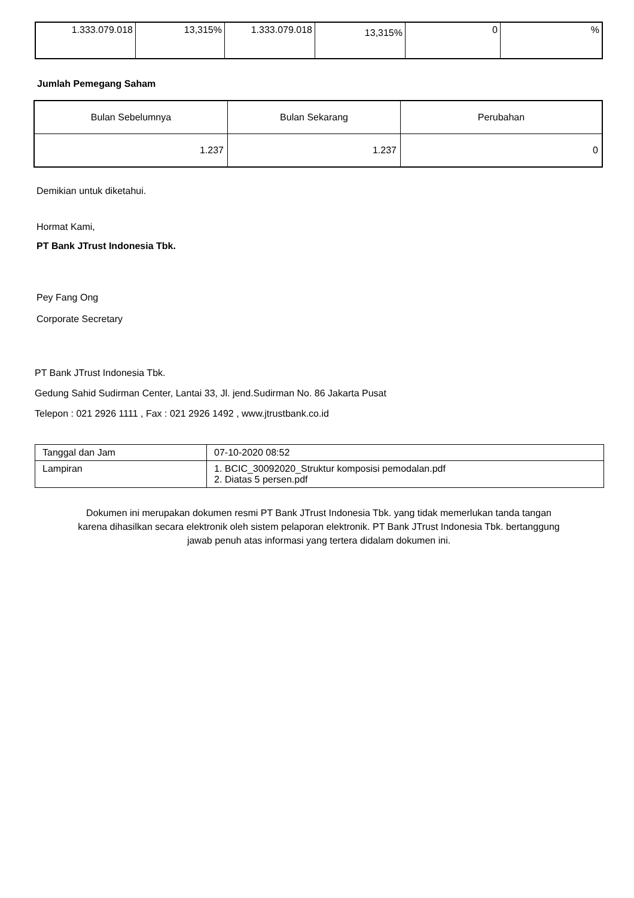| 1.333.079.018 | 13,315% | 1.333.079.018 | 13,315% | 0 | % |
Jumlah Pemegang Saham
| Bulan Sebelumnya | Bulan Sekarang | Perubahan |
| 1.237 | 1.237 | 0 |
Demikian untuk diketahui.
Hormat Kami,
PT Bank JTrust Indonesia Tbk.
Pey Fang Ong
Corporate Secretary
PT Bank JTrust Indonesia Tbk.
Gedung Sahid Sudirman Center, Lantai 33, Jl. jend.Sudirman No. 86 Jakarta Pusat
Telepon : 021 2926 1111 , Fax : 021 2926 1492 , www.jtrustbank.co.id
| Tanggal dan Jam | 07-10-2020 08:52 |
| Lampiran | 1. BCIC_30092020_Struktur komposisi pemodalan.pdf 2. Diatas 5 persen.pdf |
Dokumen ini merupakan dokumen resmi PT Bank JTrust Indonesia Tbk. yang tidak memerlukan tanda tangan
karena dihasilkan secara elektronik oleh sistem pelaporan elektronik. PT Bank JTrust Indonesia Tbk. bertanggung
jawab penuh atas informasi yang tertera didalam dokumen ini.